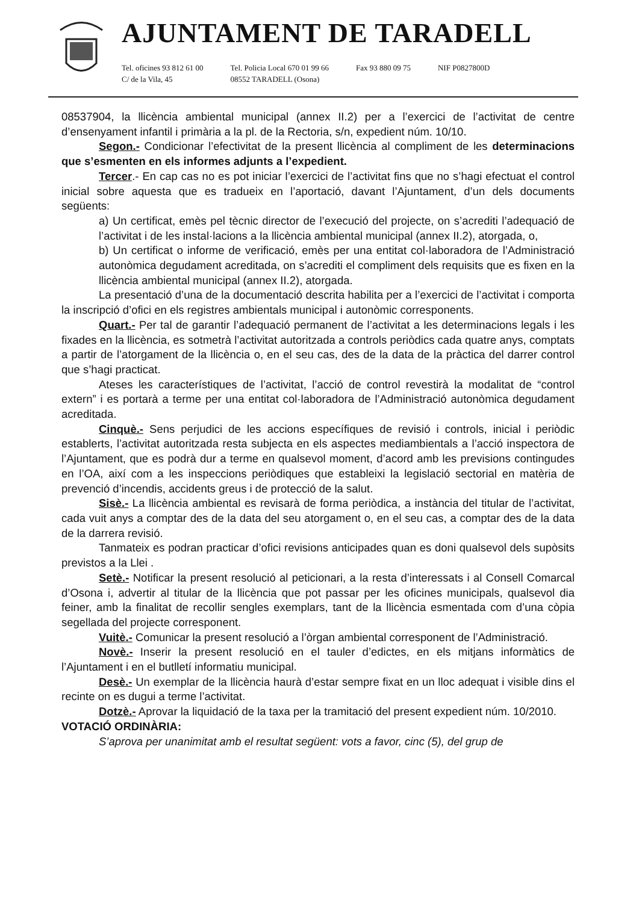AJUNTAMENT DE TARADELL
Tel. oficines 93 812 61 00
C/ de la Vila, 45
Tel. Policia Local 670 01 99 66
08552 TARADELL (Osona)
Fax 93 880 09 75 NIF P0827800D
08537904, la llicència ambiental municipal (annex II.2) per a l’exercici de l’activitat de centre d’ensenyament infantil i primària a la pl. de la Rectoria, s/n, expedient núm. 10/10.
Segon.- Condicionar l’efectivitat de la present llicència al compliment de les determinacions que s’esmenten en els informes adjunts a l’expedient.
Tercer.- En cap cas no es pot iniciar l’exercici de l’activitat fins que no s’hagi efectuat el control inicial sobre aquesta que es tradueix en l’aportació, davant l’Ajuntament, d’un dels documents següents:
a) Un certificat, emès pel tècnic director de l’execució del projecte, on s’acrediti l’adequació de l’activitat i de les instal·lacions a la llicència ambiental municipal (annex II.2), atorgada, o,
b) Un certificat o informe de verificació, emès per una entitat col·laboradora de l’Administració autonòmica degudament acreditada, on s’acrediti el compliment dels requisits que es fixen en la llicència ambiental municipal (annex II.2), atorgada.
La presentació d’una de la documentació descrita habilita per a l’exercici de l’activitat i comporta la inscripció d’ofici en els registres ambientals municipal i autonòmic corresponents.
Quart.- Per tal de garantir l’adequació permanent de l’activitat a les determinacions legals i les fixades en la llicència, es sotmetrà l’activitat autoritzada a controls periòdics cada quatre anys, comptats a partir de l’atorgament de la llicència o, en el seu cas, des de la data de la pràctica del darrer control que s’hagi practicat.
Ateses les característiques de l’activitat, l’acció de control revestirà la modalitat de “control extern” i es portarà a terme per una entitat col·laboradora de l’Administració autonòmica degudament acreditada.
Cinquè.- Sens perjudici de les accions específiques de revisió i controls, inicial i periòdic establerts, l’activitat autoritzada resta subjecta en els aspectes mediambientals a l’acció inspectora de l’Ajuntament, que es podrà dur a terme en qualsevol moment, d’acord amb les previsions contingudes en l’OA, així com a les inspeccions periòdiques que estableixi la legislació sectorial en matèria de prevenció d’incendis, accidents greus i de protecció de la salut.
Sisè.- La llicència ambiental es revisarà de forma periòdica, a instància del titular de l’activitat, cada vuit anys a comptar des de la data del seu atorgament o, en el seu cas, a comptar des de la data de la darrera revisió.
Tanmateix es podran practicar d’ofici revisions anticipades quan es doni qualsevol dels supòsits previstos a la Llei .
Setè.- Notificar la present resolució al peticionari, a la resta d’interessats i al Consell Comarcal d’Osona i, advertir al titular de la llicència que pot passar per les oficines municipals, qualsevol dia feiner, amb la finalitat de recollir sengles exemplars, tant de la llicència esmentada com d’una còpia segellada del projecte corresponent.
Vuitè.- Comunicar la present resolució a l’òrgan ambiental corresponent de l’Administració.
Novè.- Inserir la present resolució en el tauler d’edictes, en els mitjans informàtics de l’Ajuntament i en el butlletí informatiu municipal.
Desè.- Un exemplar de la llicència haurà d’estar sempre fixat en un lloc adequat i visible dins el recinte on es dugui a terme l’activitat.
Dotzè.- Aprovar la liquidació de la taxa per la tramitació del present expedient núm. 10/2010.
VOTACIÓ ORDINÀRIA:
S’aprova per unanimitat amb el resultat següent: vots a favor, cinc (5), del grup de